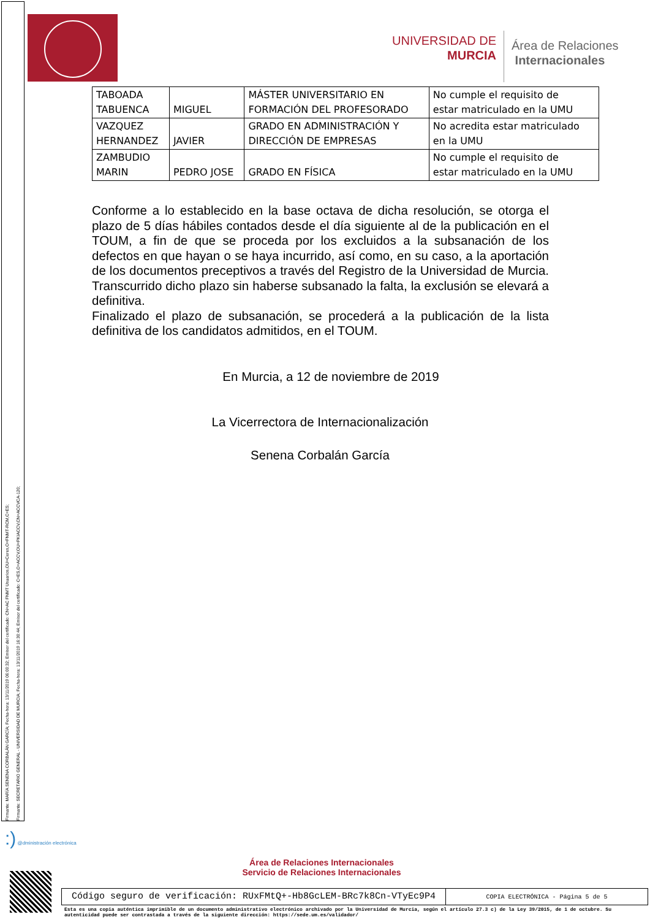Firmante: MARÍA SENENA CORBALÁN GARCÍA; Fecha-hora: 13/11/2019 06:00:32; Emisor del certificado: CN=AC FNMT Usuarios,OU=Ceres,O=FNMT-RCM,C=ES;
Firmante: SECRETARIO GENERAL - UNIVERSIDAD DE MURCIA; Fecha-hora: 13/11/2019 16:30:44; Emisor del certificado: C=ES,O=ACCV,OU=PKIACCV,CN=ACCVCA-120;
UNIVERSIDAD DE
MURCIA
Área de Relaciones
Internacionales
| TABOADA TABUENCA | MIGUEL | MÁSTER UNIVERSITARIO EN FORMACIÓN DEL PROFESORADO | No cumple el requisito de estar matriculado en la UMU |
| VAZQUEZ HERNANDEZ | JAVIER | GRADO EN ADMINISTRACIÓN Y DIRECCIÓN DE EMPRESAS | No acredita estar matriculado en la UMU |
| ZAMBUDIO MARIN | PEDRO JOSE | GRADO EN FÍSICA | No cumple el requisito de estar matriculado en la UMU |
Conforme a lo establecido en la base octava de dicha resolución, se otorga el plazo de 5 días hábiles contados desde el día siguiente al de la publicación en el TOUM, a fin de que se proceda por los excluidos a la subsanación de los defectos en que hayan o se haya incurrido, así como, en su caso, a la aportación de los documentos preceptivos a través del Registro de la Universidad de Murcia. Transcurrido dicho plazo sin haberse subsanado la falta, la exclusión se elevará a definitiva.
Finalizado el plazo de subsanación, se procederá a la publicación de la lista definitiva de los candidatos admitidos, en el TOUM.
En Murcia, a 12 de noviembre de 2019
La Vicerrectora de Internacionalización
Senena Corbalán García
:) @dministración electrónica
Área de Relaciones Internacionales
Servicio de Relaciones Internacionales
Código seguro de verificación: RUxFMtQ+-Hb8GcLEM-BRc7k8Cn-VTyEc9P4
COPIA ELECTRÓNICA - Página 5 de 5
Esta es una copia auténtica imprimible de un documento administrativo electrónico archivado por la Universidad de Murcia, según el artículo 27.3 c) de la Ley 39/2015, de 1 de octubre. Su autenticidad puede ser contrastada a través de la siguiente dirección: https://sede.um.es/validador/